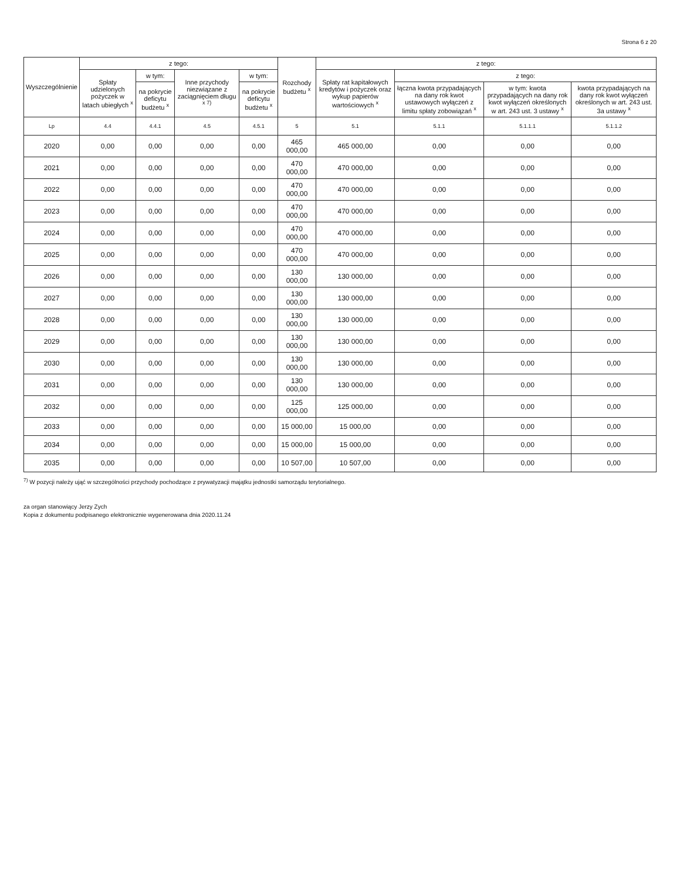Strona 6 z 20
| Wyszczególnienie | z tego: | | | | Rozchody budżetu <sup>x</sup> | z tego: | | | |
| --- | --- | --- | --- | --- | --- | --- | --- | --- | --- |
| | Spłaty udzielonych pożyczek w latach ubiegłych <sup>x</sup> | w tym: | Inne przychody niezwiązane z zaciągnięciem długu <sup>x 7)</sup> | w tym: | | Spłaty rat kapitałowych kredytów i pożyczek oraz wykup papierów wartościowych <sup>x</sup> | z tego: | | |
| | | na pokrycie deficytu budżetu <sup>x</sup> | | na pokrycie deficytu budżetu <sup>x</sup> | | | łączna kwota przypadających na dany rok kwot ustawowych wyłączeń z limitu spłaty zobowiązań <sup>x</sup> | w tym: kwota przypadających na dany rok kwot wyłączeń określonych w art. 243 ust. 3 ustawy <sup>x</sup> | kwota przypadających na dany rok kwot wyłączeń określonych w art. 243 ust. 3a ustawy <sup>x</sup> |
| Lp | 4.4 | 4.4.1 | 4.5 | 4.5.1 | 5 | 5.1 | 5.1.1 | 5.1.1.1 | 5.1.1.2 |
| 2020 | 0,00 | 0,00 | 0,00 | 0,00 | 465 000,00 | 465 000,00 | 0,00 | 0,00 | 0,00 |
| 2021 | 0,00 | 0,00 | 0,00 | 0,00 | 470 000,00 | 470 000,00 | 0,00 | 0,00 | 0,00 |
| 2022 | 0,00 | 0,00 | 0,00 | 0,00 | 470 000,00 | 470 000,00 | 0,00 | 0,00 | 0,00 |
| 2023 | 0,00 | 0,00 | 0,00 | 0,00 | 470 000,00 | 470 000,00 | 0,00 | 0,00 | 0,00 |
| 2024 | 0,00 | 0,00 | 0,00 | 0,00 | 470 000,00 | 470 000,00 | 0,00 | 0,00 | 0,00 |
| 2025 | 0,00 | 0,00 | 0,00 | 0,00 | 470 000,00 | 470 000,00 | 0,00 | 0,00 | 0,00 |
| 2026 | 0,00 | 0,00 | 0,00 | 0,00 | 130 000,00 | 130 000,00 | 0,00 | 0,00 | 0,00 |
| 2027 | 0,00 | 0,00 | 0,00 | 0,00 | 130 000,00 | 130 000,00 | 0,00 | 0,00 | 0,00 |
| 2028 | 0,00 | 0,00 | 0,00 | 0,00 | 130 000,00 | 130 000,00 | 0,00 | 0,00 | 0,00 |
| 2029 | 0,00 | 0,00 | 0,00 | 0,00 | 130 000,00 | 130 000,00 | 0,00 | 0,00 | 0,00 |
| 2030 | 0,00 | 0,00 | 0,00 | 0,00 | 130 000,00 | 130 000,00 | 0,00 | 0,00 | 0,00 |
| 2031 | 0,00 | 0,00 | 0,00 | 0,00 | 130 000,00 | 130 000,00 | 0,00 | 0,00 | 0,00 |
| 2032 | 0,00 | 0,00 | 0,00 | 0,00 | 125 000,00 | 125 000,00 | 0,00 | 0,00 | 0,00 |
| 2033 | 0,00 | 0,00 | 0,00 | 0,00 | 15 000,00 | 15 000,00 | 0,00 | 0,00 | 0,00 |
| 2034 | 0,00 | 0,00 | 0,00 | 0,00 | 15 000,00 | 15 000,00 | 0,00 | 0,00 | 0,00 |
| 2035 | 0,00 | 0,00 | 0,00 | 0,00 | 10 507,00 | 10 507,00 | 0,00 | 0,00 | 0,00 |
<sup>7)</sup> W pozycji należy ująć w szczególności przychody pochodzące z prywatyzacji majątku jednostki samorządu terytorialnego.
za organ stanowiący Jerzy Zych
Kopia z dokumentu podpisanego elektronicznie wygenerowana dnia 2020.11.24